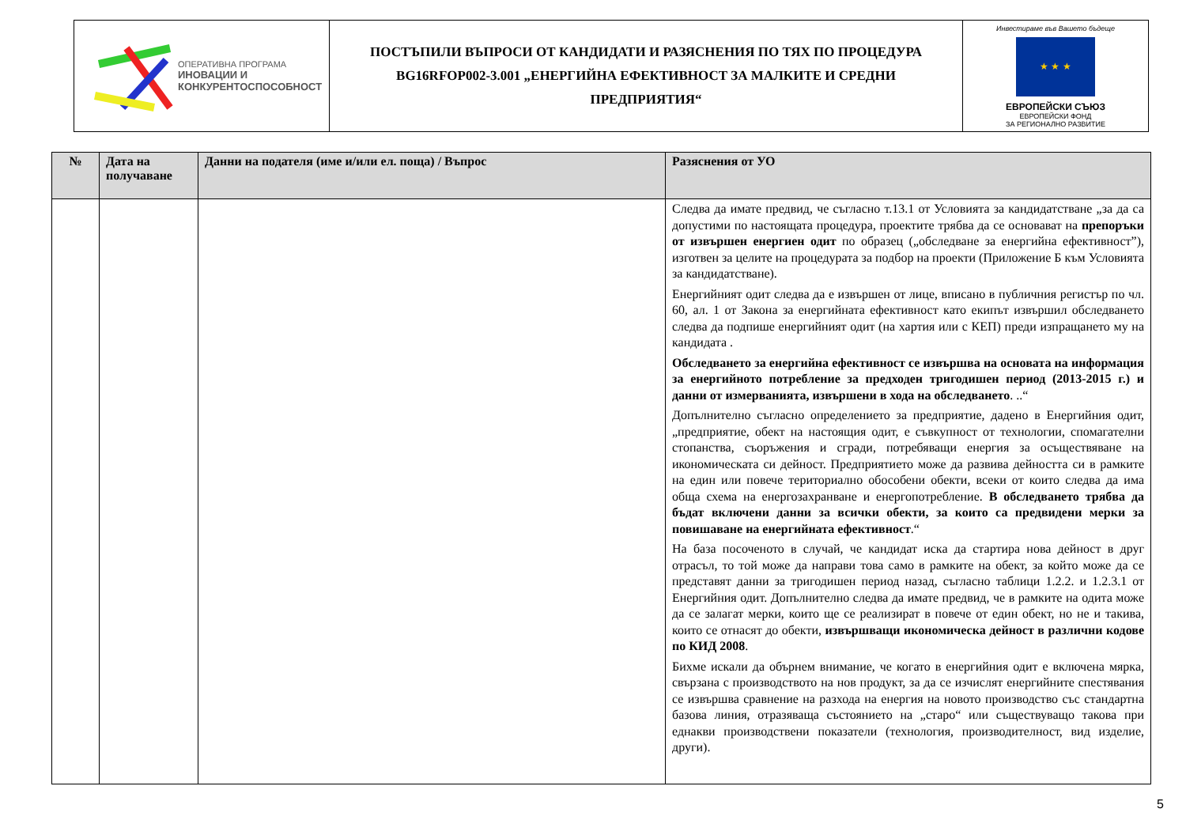| ОПЕРАТИВНА ПРОГРАМА ИНОВАЦИИ И КОНКУРЕНТОСПОСОБНОСТ | ПОСТЪПИЛИ ВЪПРОСИ ОТ КАНДИДАТИ И РАЗЯСНЕНИЯ ПО ТЯХ ПО ПРОЦЕДУРА BG16RFOP002-3.001 „ЕНЕРГИЙНА ЕФЕКТИВНОСТ ЗА МАЛКИТЕ И СРЕДНИ ПРЕДПРИЯТИЯ“ | Инвестираме във Вашето бъдеще ★ ★ ★ ЕВРОПЕЙСКИ СЪЮЗ ЕВРОПЕЙСКИ ФОНД ЗА РЕГИОНАЛНО РАЗВИТИЕ |
| № | Дата на получаване | Данни на подателя (име и/или ел. поща) / Въпрос | Разяснения от УО |
| --- | --- | --- | --- |
| | | | Следва да имате предвид, че съгласно т.13.1 от Условията за кандидатстване „за да са допустими по настоящата процедура, проектите трябва да се основават на препоръки от извършен енергиен одит по образец („обследване за енергийна ефективност”), изготвен за целите на процедурата за подбор на проекти (Приложение Б към Условията за кандидатстване). Енергийният одит следва да е извършен от лице, вписано в публичния регистър по чл. 60, ал. 1 от Закона за енергийната ефективност като екипът извършил обследването следва да подпише енергийният одит (на хартия или с КЕП) преди изпращането му на кандидата . Обследването за енергийна ефективност се извършва на основата на информация за енергийното потребление за предходен тригодишен период (2013-2015 г.) и данни от измерванията, извършени в хода на обследването . ..“ Допълнително съгласно определението за предприятие, дадено в Енергийния одит, „предприятие, обект на настоящия одит, е съвкупност от технологии, спомагателни стопанства, съоръжения и сгради, потребяващи енергия за осъществяване на икономическата си дейност. Предприятието може да развива дейността си в рамките на един или повече териториално обособени обекти, всеки от които следва да има обща схема на енергозахранване и енергопотребление. В обследването трябва да бъдат включени данни за всички обекти, за които са предвидени мерки за повишаване на енергийната ефективност .“ На база посоченото в случай, че кандидат иска да стартира нова дейност в друг отрасъл, то той може да направи това само в рамките на обект, за който може да се представят данни за тригодишен период назад, съгласно таблици 1.2.2. и 1.2.3.1 от Енергийния одит. Допълнително следва да имате предвид, че в рамките на одита може да се залагат мерки, които ще се реализират в повече от един обект, но не и такива, които се отнасят до обекти, извършващи икономическа дейност в различни кодове по КИД 2008 . Бихме искали да обърнем внимание, че когато в енергийния одит е включена мярка, свързана с производството на нов продукт, за да се изчислят енергийните спестявания се извършва сравнение на разхода на енергия на новото производство със стандартна базова линия, отразяваща състоянието на „старо“ или съществуващо такова при еднакви производствени показатели (технология, производителност, вид изделие, други). |
5